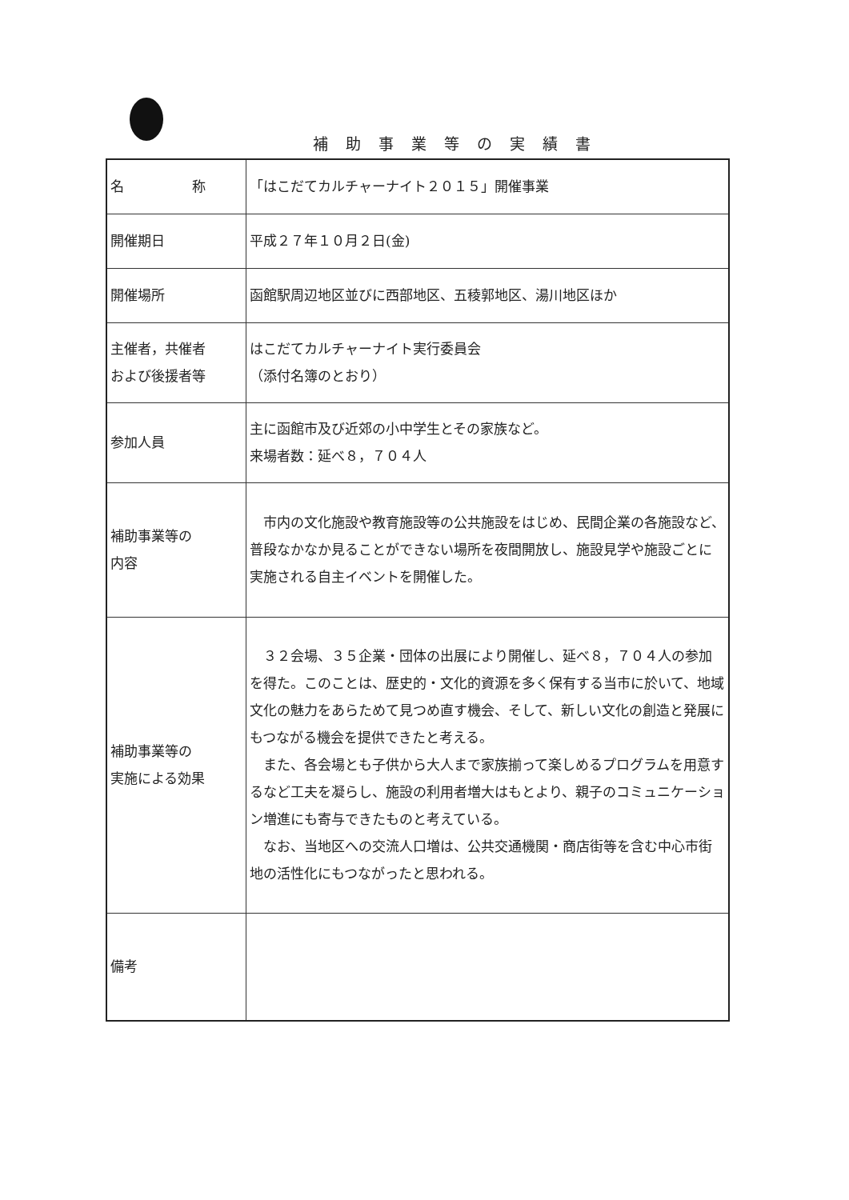補助事業等の実績書
| 名 称 | 「はこだてカルチャーナイト２０１５」開催事業 |
| 開催期日 | 平成２７年１０月２日(金) |
| 開催場所 | 函館駅周辺地区並びに西部地区、五稜郭地区、湯川地区ほか |
| 主催者，共催者 および後援者等 | はこだてカルチャーナイト実行委員会 （添付名簿のとおり） |
| 参加人員 | 主に函館市及び近郊の小中学生とその家族など。 来場者数：延べ８，７０４人 |
| 補助事業等の 内容 | 市内の文化施設や教育施設等の公共施設をはじめ、民間企業の各施設など、普段なかなか見ることができない場所を夜間開放し、施設見学や施設ごとに実施される自主イベントを開催した。 |
| 補助事業等の 実施による効果 | ３２会場、３５企業・団体の出展により開催し、延べ８，７０４人の参加を得た。このことは、歴史的・文化的資源を多く保有する当市に於いて、地域文化の魅力をあらためて見つめ直す機会、そして、新しい文化の創造と発展にもつながる機会を提供できたと考える。 また、各会場とも子供から大人まで家族揃って楽しめるプログラムを用意するなど工夫を凝らし、施設の利用者増大はもとより、親子のコミュニケーション増進にも寄与できたものと考えている。 なお、当地区への交流人口増は、公共交通機関・商店街等を含む中心市街地の活性化にもつながったと思われる。 |
| 備考 | |